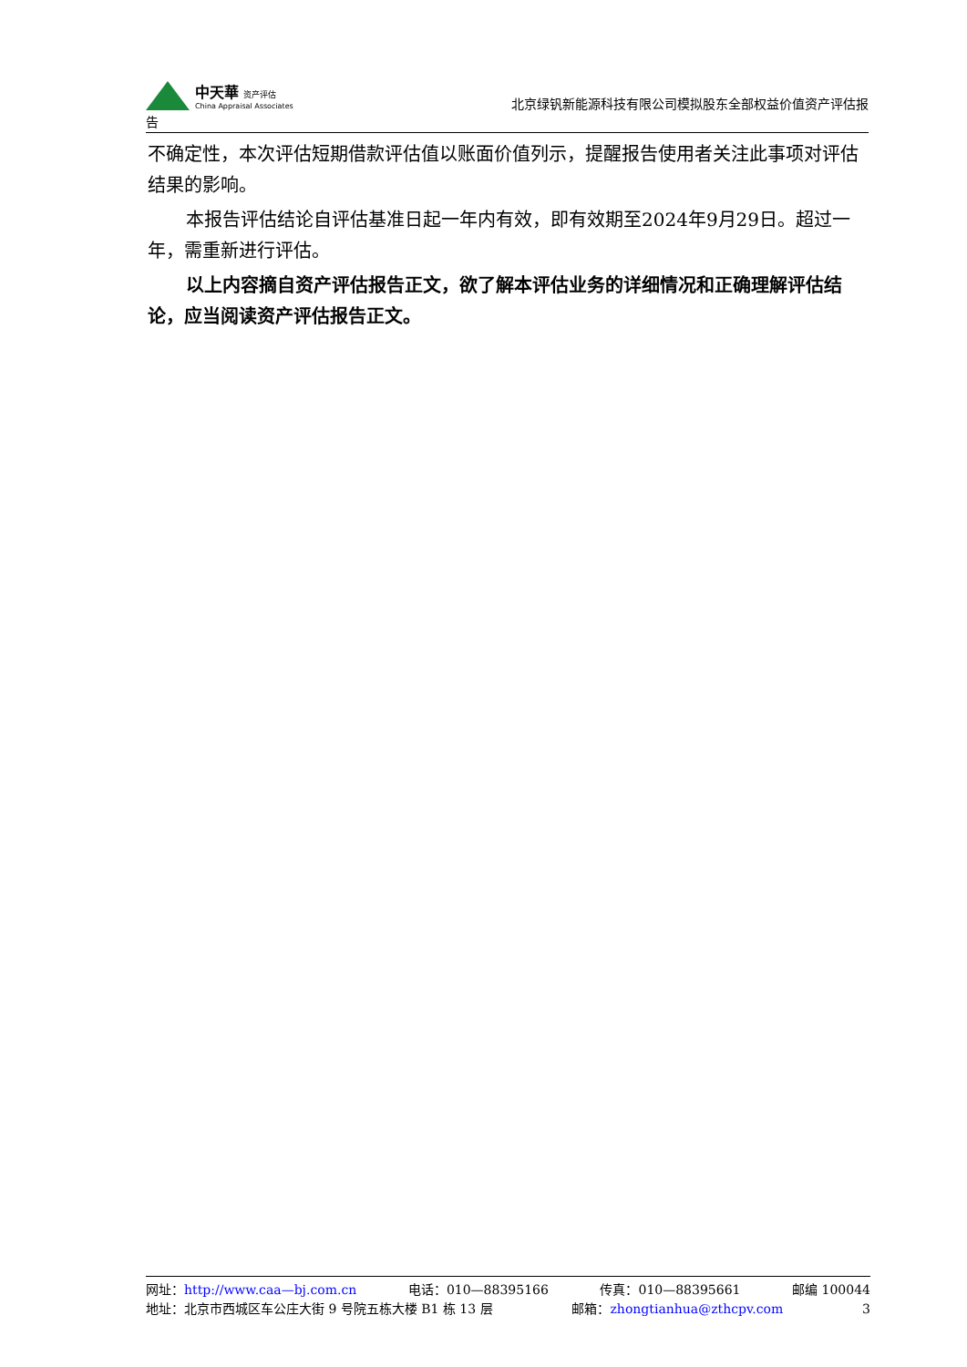中天華 资产评估
China Appraisal Associates
北京绿钒新能源科技有限公司模拟股东全部权益价值资产评估报
告
不确定性，本次评估短期借款评估值以账面价值列示，提醒报告使用者关注此事项对评估结果的影响。
本报告评估结论自评估基准日起一年内有效，即有效期至2024年9月29日。超过一年，需重新进行评估。
以上内容摘自资产评估报告正文，欲了解本评估业务的详细情况和正确理解评估结论，应当阅读资产评估报告正文。
网址：http://www.caa—bj.com.cn 电话：010—88395166 传真：010—88395661 邮编 100044
地址：北京市西城区车公庄大街 9 号院五栋大楼 B1 栋 13 层 邮箱：zhongtianhua@zthcpv.com 3